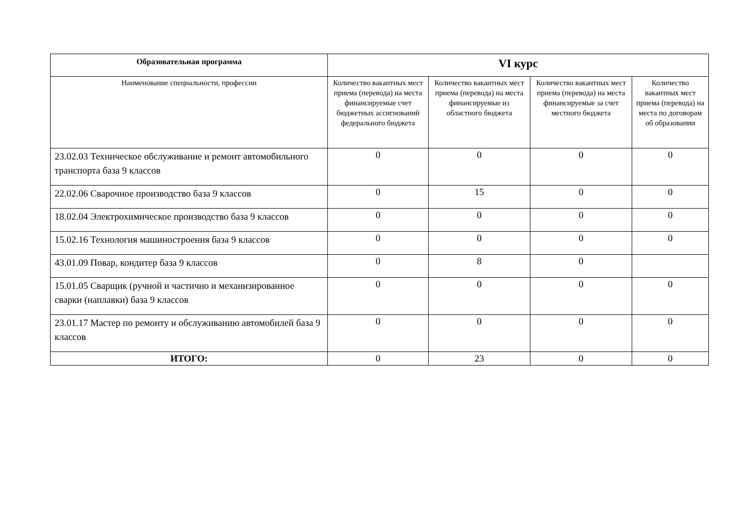| Образовательная программа | VI курс | | | |
| --- | --- | --- | --- | --- |
| Наименование специальности, профессии | Количество вакантных мест приема (перевода) на места финансируемые счет бюджетных ассигнований федерального бюджета | Количество вакантных мест приема (перевода) на места финансируемые из областного бюджета | Количество вакантных мест приема (перевода) на места финансируемые за счет местного бюджета | Количество вакантных мест приема (перевода) на места по договорам об образовании |
| 23.02.03 Техническое обслуживание и ремонт автомобильного транспорта база 9 классов | 0 | 0 | 0 | 0 |
| 22.02.06 Сварочное производство база 9 классов | 0 | 15 | 0 | 0 |
| 18.02.04 Электрохимическое производство база 9 классов | 0 | 0 | 0 | 0 |
| 15.02.16 Технология машиностроения база 9 классов | 0 | 0 | 0 | 0 |
| 43.01.09 Повар, кондитер база 9 классов | 0 | 8 | 0 | |
| 15.01.05 Сварщик (ручной и частично и механизированное сварки (наплавки) база 9 классов | 0 | 0 | 0 | 0 |
| 23.01.17 Мастер по ремонту и обслуживанию автомобилей база 9 классов | 0 | 0 | 0 | 0 |
| ИТОГО: | 0 | 23 | 0 | 0 |